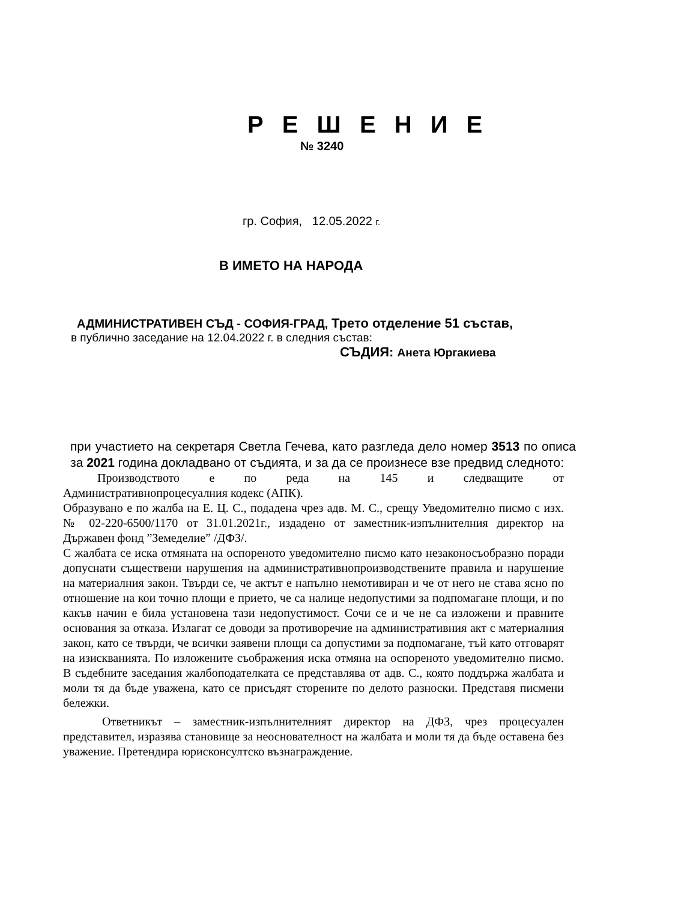Р Е Ш Е Н И Е
№ 3240
гр. София, 12.05.2022 г.
В ИМЕТО НА НАРОДА
АДМИНИСТРАТИВЕН СЪД - СОФИЯ-ГРАД, Трето отделение 51 състав,
в публично заседание на 12.04.2022 г. в следния състав:
СЪДИЯ: Анета Юргакиева
при участието на секретаря Светла Гечева, като разгледа дело номер 3513 по описа за 2021 година докладвано от съдията, и за да се произнесе взе предвид следното:
Производството е по реда на 145 и следващите от
Административнопроцесуалния кодекс (АПК).
Образувано е по жалба на Е. Ц. С., подадена чрез адв. М. С., срещу Уведомително писмо с изх. № 02-220-6500/1170 от 31.01.2021г., издадено от заместник-изпълнителния директор на Държавен фонд ”Земеделие” /ДФЗ/.
С жалбата се иска отмяната на оспореното уведомително писмо като незаконосъобразно поради допуснати съществени нарушения на административнопроизводствените правила и нарушение на материалния закон. Твърди се, че актът е напълно немотивиран и че от него не става ясно по отношение на кои точно площи е прието, че са налице недопустими за подпомагане площи, и по какъв начин е била установена тази недопустимост. Сочи се и че не са изложени и правните основания за отказа. Излагат се доводи за противоречие на административния акт с материалния закон, като се твърди, че всички заявени площи са допустими за подпомагане, тъй като отговарят на изискванията. По изложените съображения иска отмяна на оспореното уведомително писмо. В съдебните заседания жалбоподателката се представлява от адв. С., която поддържа жалбата и моли тя да бъде уважена, като се присъдят сторените по делото разноски. Представя писмени бележки.
Ответникът – заместник-изпълнителният директор на ДФЗ, чрез процесуален представител, изразява становище за неоснователност на жалбата и моли тя да бъде оставена без уважение. Претендира юрисконсултско възнаграждение.